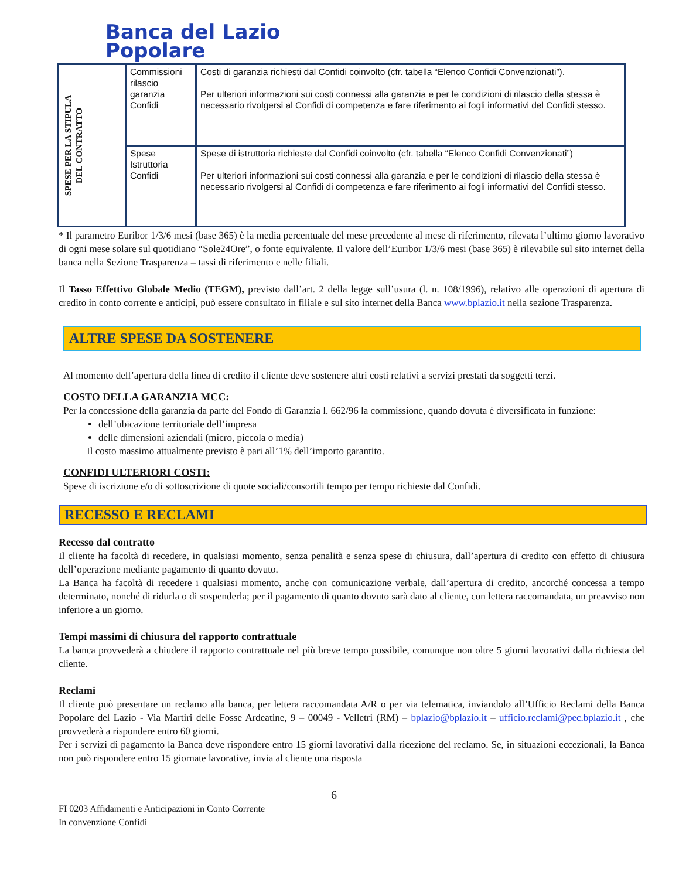Banca del Lazio
Popolare
| SPESE PER LA STIPULA DEL CONTRATTO | Commissioni rilascio garanzia Confidi | Costi di garanzia richiesti dal Confidi coinvolto (cfr. tabella “Elenco Confidi Convenzionati”). Per ulteriori informazioni sui costi connessi alla garanzia e per le condizioni di rilascio della stessa è necessario rivolgersi al Confidi di competenza e fare riferimento ai fogli informativi del Confidi stesso. |
| | Spese Istruttoria Confidi | Spese di istruttoria richieste dal Confidi coinvolto (cfr. tabella “Elenco Confidi Convenzionati”) Per ulteriori informazioni sui costi connessi alla garanzia e per le condizioni di rilascio della stessa è necessario rivolgersi al Confidi di competenza e fare riferimento ai fogli informativi del Confidi stesso. |
* Il parametro Euribor 1/3/6 mesi (base 365) è la media percentuale del mese precedente al mese di riferimento, rilevata l’ultimo giorno lavorativo di ogni mese solare sul quotidiano “Sole24Ore”, o fonte equivalente. Il valore dell’Euribor 1/3/6 mesi (base 365) è rilevabile sul sito internet della banca nella Sezione Trasparenza – tassi di riferimento e nelle filiali.
Il Tasso Effettivo Globale Medio (TEGM), previsto dall’art. 2 della legge sull’usura (l. n. 108/1996), relativo alle operazioni di apertura di credito in conto corrente e anticipi, può essere consultato in filiale e sul sito internet della Banca www.bplazio.it nella sezione Trasparenza.
ALTRE SPESE DA SOSTENERE
Al momento dell’apertura della linea di credito il cliente deve sostenere altri costi relativi a servizi prestati da soggetti terzi.
COSTO DELLA GARANZIA MCC:
Per la concessione della garanzia da parte del Fondo di Garanzia l. 662/96 la commissione, quando dovuta è diversificata in funzione:
dell’ubicazione territoriale dell’impresa
delle dimensioni aziendali (micro, piccola o media)
Il costo massimo attualmente previsto è pari all’1% dell’importo garantito.
CONFIDI ULTERIORI COSTI:
Spese di iscrizione e/o di sottoscrizione di quote sociali/consortili tempo per tempo richieste dal Confidi.
RECESSO E RECLAMI
Recesso dal contratto
Il cliente ha facoltà di recedere, in qualsiasi momento, senza penalità e senza spese di chiusura, dall’apertura di credito con effetto di chiusura dell’operazione mediante pagamento di quanto dovuto.
La Banca ha facoltà di recedere i qualsiasi momento, anche con comunicazione verbale, dall’apertura di credito, ancorché concessa a tempo determinato, nonché di ridurla o di sospenderla; per il pagamento di quanto dovuto sarà dato al cliente, con lettera raccomandata, un preavviso non inferiore a un giorno.
Tempi massimi di chiusura del rapporto contrattuale
La banca provvederà a chiudere il rapporto contrattuale nel più breve tempo possibile, comunque non oltre 5 giorni lavorativi dalla richiesta del cliente.
Reclami
Il cliente può presentare un reclamo alla banca, per lettera raccomandata A/R o per via telematica, inviandolo all’Ufficio Reclami della Banca Popolare del Lazio - Via Martiri delle Fosse Ardeatine, 9 – 00049 - Velletri (RM) – bplazio@bplazio.it – ufficio.reclami@pec.bplazio.it , che provvederà a rispondere entro 60 giorni.
Per i servizi di pagamento la Banca deve rispondere entro 15 giorni lavorativi dalla ricezione del reclamo. Se, in situazioni eccezionali, la Banca non può rispondere entro 15 giornate lavorative, invia al cliente una risposta
6
FI 0203 Affidamenti e Anticipazioni in Conto Corrente
In convenzione Confidi